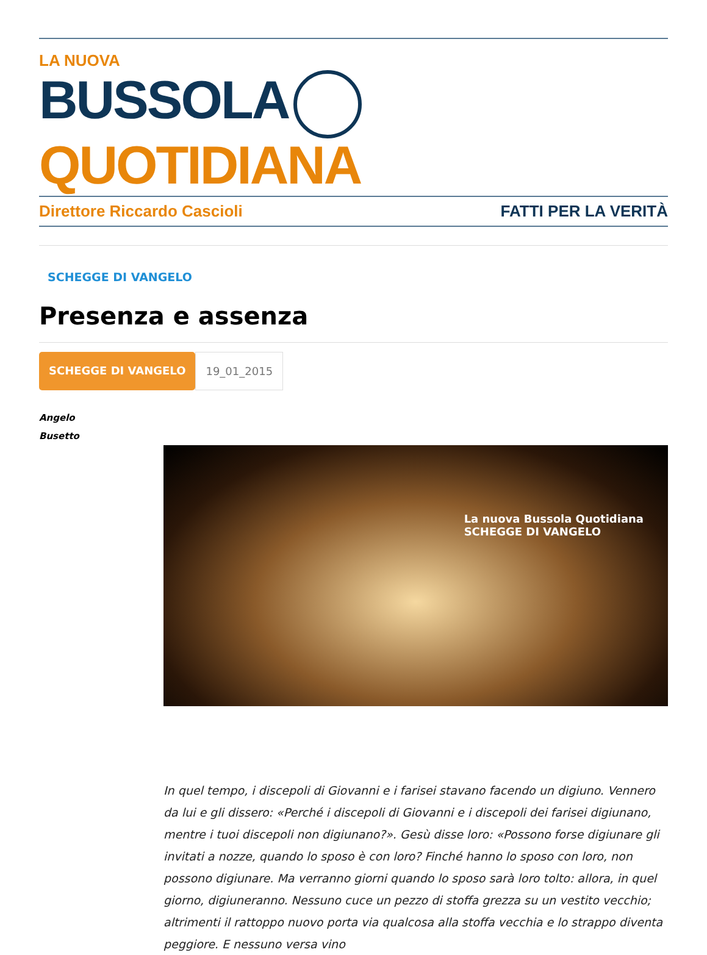LA NUOVA
BUSSOLA QUOTIDIANA
Direttore Riccardo Cascioli FATTI PER LA VERITÀ
SCHEGGE DI VANGELO
Presenza e assenza
SCHEGGE DI VANGELO 19_01_2015
Angelo
Busetto
La nuova Bussola Quotidiana
SCHEGGE DI VANGELO
In quel tempo, i discepoli di Giovanni e i farisei stavano facendo un digiuno. Vennero da lui e gli dissero: «Perché i discepoli di Giovanni e i discepoli dei farisei digiunano, mentre i tuoi discepoli non digiunano?». Gesù disse loro: «Possono forse digiunare gli invitati a nozze, quando lo sposo è con loro? Finché hanno lo sposo con loro, non possono digiunare. Ma verranno giorni quando lo sposo sarà loro tolto: allora, in quel giorno, digiuneranno. Nessuno cuce un pezzo di stoffa grezza su un vestito vecchio; altrimenti il rattoppo nuovo porta via qualcosa alla stoffa vecchia e lo strappo diventa peggiore. E nessuno versa vino